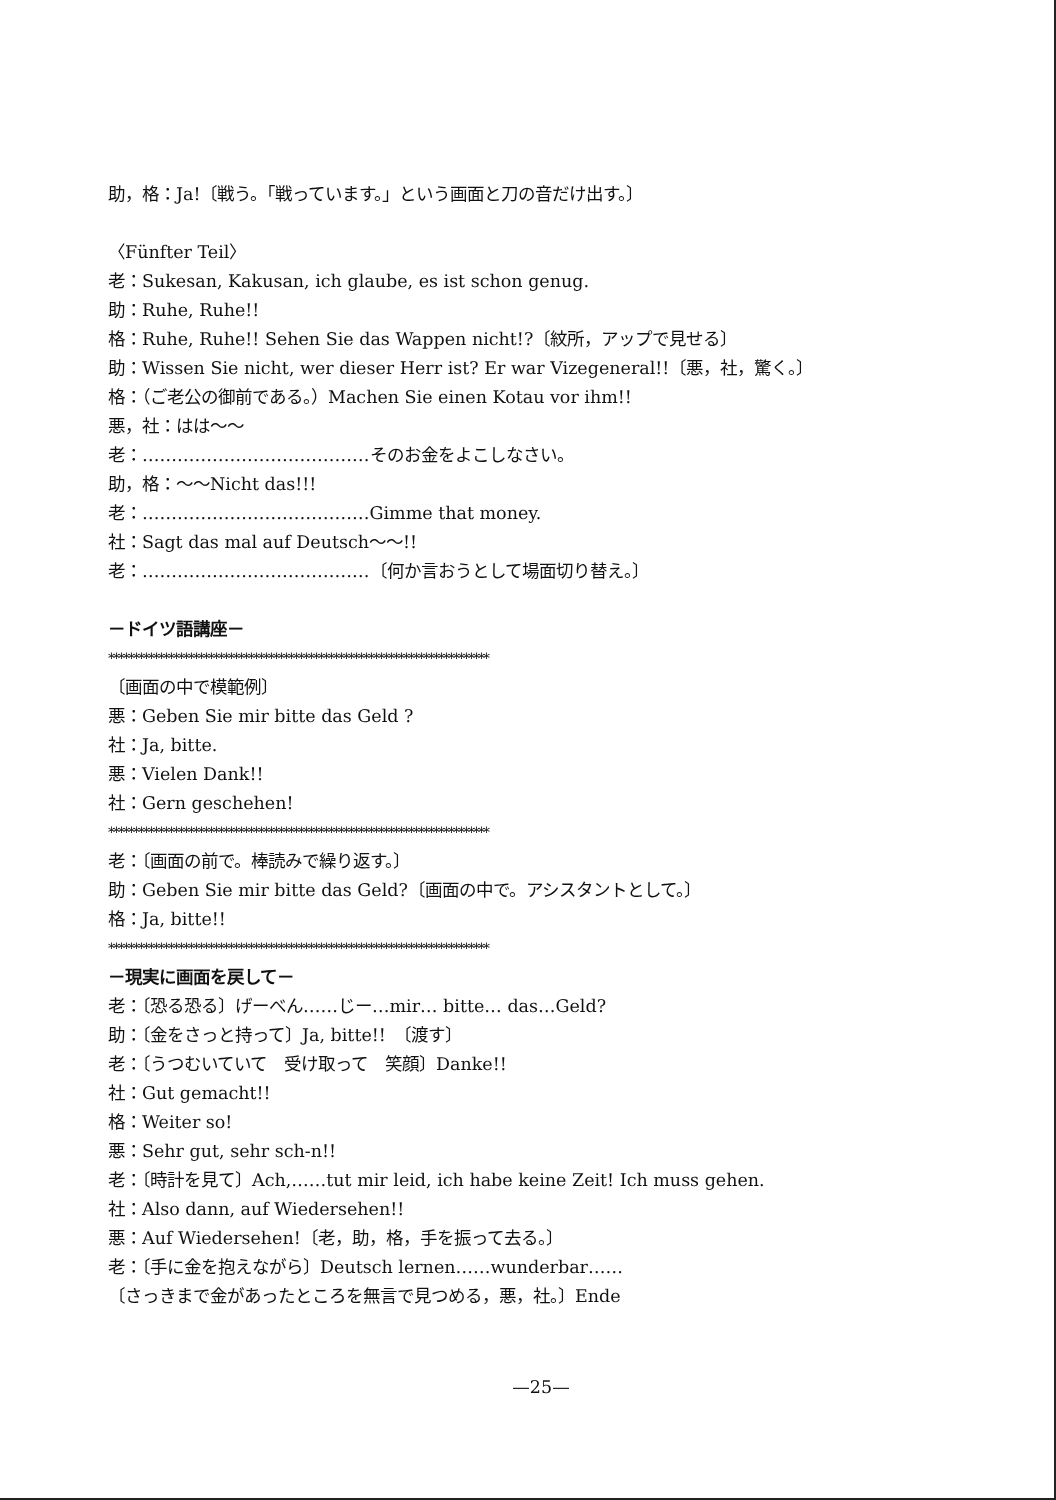助，格：Ja!〔戦う。「戦っています。」という画面と刀の音だけ出す。〕
〈Fünfter Teil〉
老：Sukesan, Kakusan, ich glaube, es ist schon genug.
助：Ruhe, Ruhe!!
格：Ruhe, Ruhe!! Sehen Sie das Wappen nicht!?〔紋所，アップで見せる〕
助：Wissen Sie nicht, wer dieser Herr ist? Er war Vizegeneral!!〔悪，社，驚く。〕
格：（ご老公の御前である。）Machen Sie einen Kotau vor ihm!!
悪，社：はは〜〜
老：…………………………………そのお金をよこしなさい。
助，格：〜〜Nicht das!!!
老：…………………………………Gimme that money.
社：Sagt das mal auf Deutsch〜〜!!
老：…………………………………〔何か言おうとして場面切り替え。〕
－ドイツ語講座－
****************************************************************************
〔画面の中で模範例〕
悪：Geben Sie mir bitte das Geld ?
社：Ja, bitte.
悪：Vielen Dank!!
社：Gern geschehen!
****************************************************************************
老：〔画面の前で。棒読みで繰り返す。〕
助：Geben Sie mir bitte das Geld?〔画面の中で。アシスタントとして。〕
格：Ja, bitte!!
****************************************************************************
－現実に画面を戻して－
老：〔恐る恐る〕げーべん……じー…mir… bitte… das…Geld?
助：〔金をさっと持って〕Ja, bitte!!　〔渡す〕
老：〔うつむいていて　受け取って　笑顔〕Danke!!
社：Gut gemacht!!
格：Weiter so!
悪：Sehr gut, sehr sch-n!!
老：〔時計を見て〕Ach,……tut mir leid, ich habe keine Zeit! Ich muss gehen.
社：Also dann, auf Wiedersehen!!
悪：Auf Wiedersehen!〔老，助，格，手を振って去る。〕
老：〔手に金を抱えながら〕Deutsch lernen……wunderbar……
〔さっきまで金があったところを無言で見つめる，悪，社。〕Ende
—25—